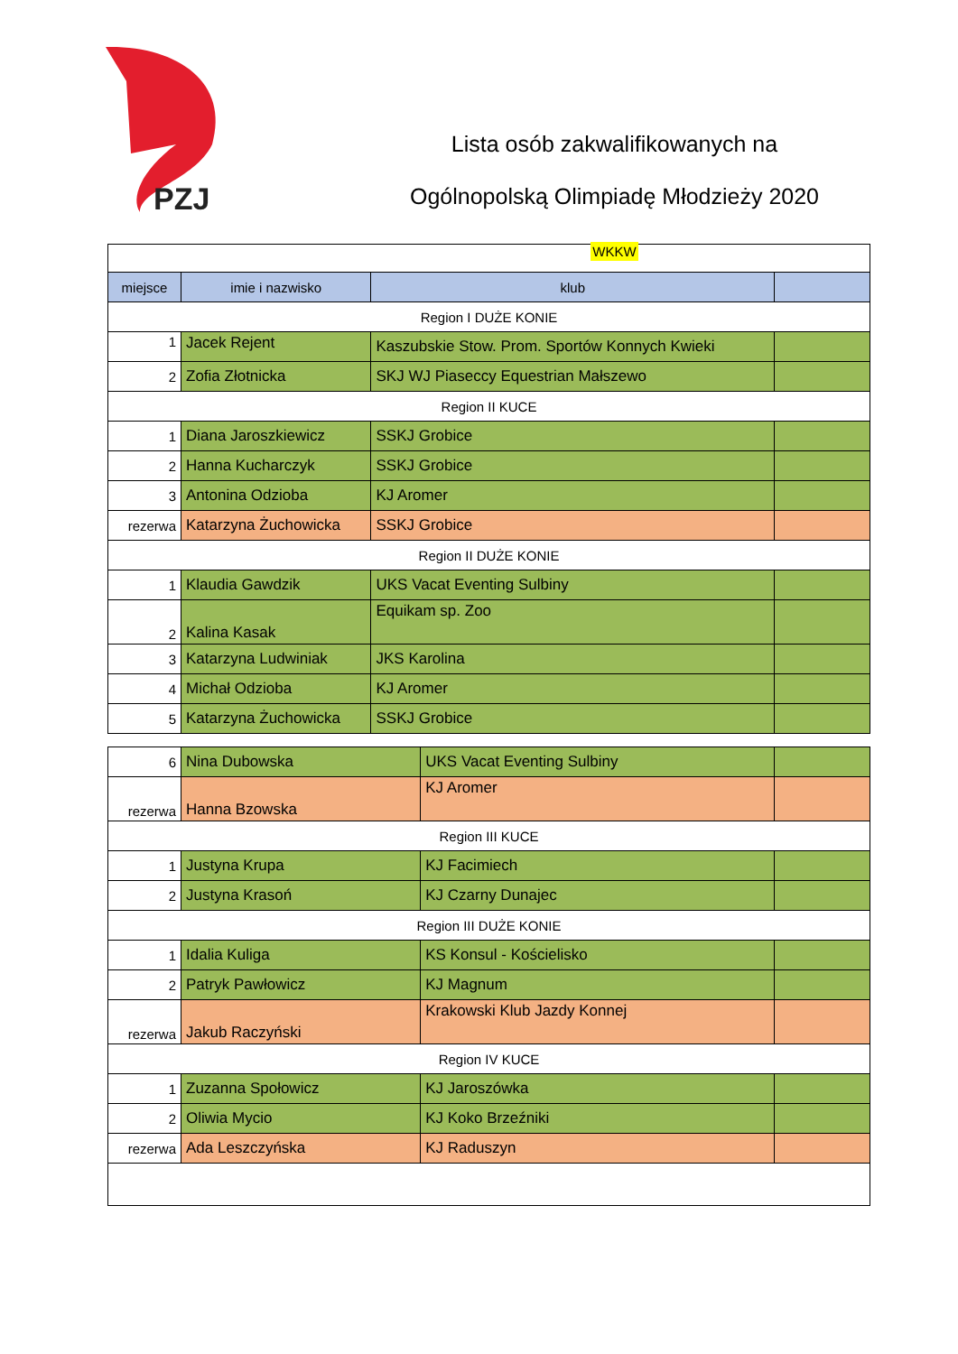PZJ
Lista osób zakwalifikowanych na
Ogólnopolską Olimpiadę Młodzieży 2020
WKKW
| miejsce | imie i nazwisko | klub | |
| --- | --- | --- | --- |
| Region I DUŻE KONIE | | | |
| 1 | Jacek Rejent | Kaszubskie Stow. Prom. Sportów Konnych Kwieki | |
| 2 | Zofia Złotnicka | SKJ WJ Piaseccy Equestrian Małszewo | |
| Region II KUCE | | | |
| 1 | Diana Jaroszkiewicz | SSKJ Grobice | |
| 2 | Hanna Kucharczyk | SSKJ Grobice | |
| 3 | Antonina Odzioba | KJ Aromer | |
| rezerwa | Katarzyna Żuchowicka | SSKJ Grobice | |
| Region II DUŻE KONIE | | | |
| 1 | Klaudia Gawdzik | UKS Vacat Eventing Sulbiny | |
| 2 | Kalina Kasak | Equikam sp. Zoo | |
| 3 | Katarzyna Ludwiniak | JKS Karolina | |
| 4 | Michał Odzioba | KJ Aromer | |
| 5 | Katarzyna Żuchowicka | SSKJ Grobice | |
| 6 | Nina Dubowska | UKS Vacat Eventing Sulbiny | |
| rezerwa | Hanna Bzowska | KJ Aromer | |
| Region III KUCE | | | |
| 1 | Justyna Krupa | KJ Facimiech | |
| 2 | Justyna Krasoń | KJ Czarny Dunajec | |
| Region III DUŻE KONIE | | | |
| 1 | Idalia Kuliga | KS Konsul - Kościelisko | |
| 2 | Patryk Pawłowicz | KJ Magnum | |
| rezerwa | Jakub Raczyński | Krakowski Klub Jazdy Konnej | |
| Region IV KUCE | | | |
| 1 | Zuzanna Społowicz | KJ Jaroszówka | |
| 2 | Oliwia Mycio | KJ Koko Brzeźniki | |
| rezerwa | Ada Leszczyńska | KJ Raduszyn | |